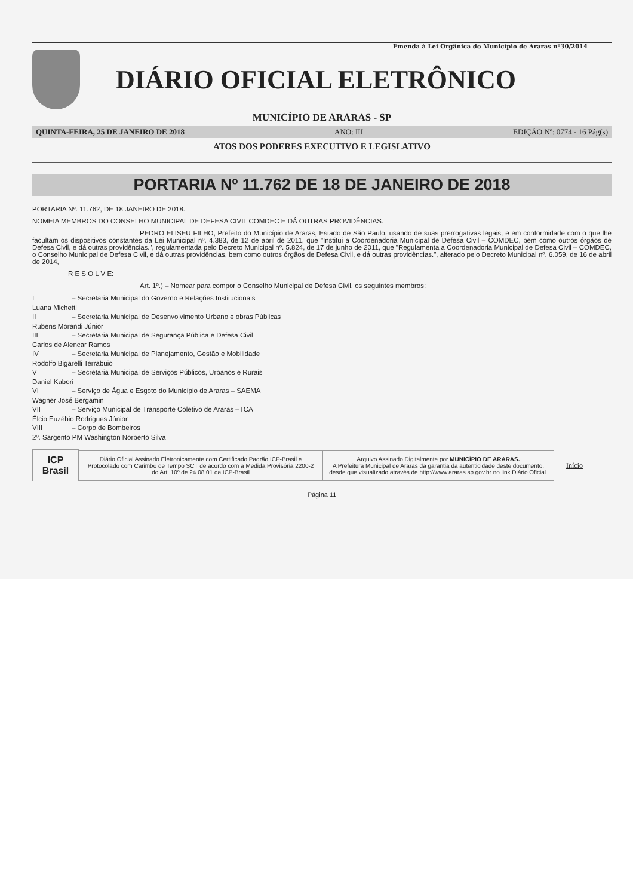Emenda à Lei Orgânica do Município de Araras nº30/2014
DIÁRIO OFICIAL ELETRÔNICO
MUNICÍPIO DE ARARAS - SP
QUINTA-FEIRA, 25 DE JANEIRO DE 2018 ANO: III EDIÇÃO Nº: 0774 - 16 Pág(s)
ATOS DOS PODERES EXECUTIVO E LEGISLATIVO
PORTARIA Nº 11.762 DE 18 DE JANEIRO DE 2018
PORTARIA Nº. 11.762, DE 18 JANEIRO DE 2018.
NOMEIA MEMBROS DO CONSELHO MUNICIPAL DE DEFESA CIVIL COMDEC E DÁ OUTRAS PROVIDÊNCIAS.
PEDRO ELISEU FILHO, Prefeito do Município de Araras, Estado de São Paulo, usando de suas prerrogativas legais, e em conformidade com o que lhe facultam os dispositivos constantes da Lei Municipal nº. 4.383, de 12 de abril de 2011, que "Institui a Coordenadoria Municipal de Defesa Civil – COMDEC, bem como outros órgãos de Defesa Civil, e dá outras providências.", regulamentada pelo Decreto Municipal nº. 5.824, de 17 de junho de 2011, que "Regulamenta a Coordenadoria Municipal de Defesa Civil – COMDEC, o Conselho Municipal de Defesa Civil, e dá outras providências, bem como outros órgãos de Defesa Civil, e dá outras providências.", alterado pelo Decreto Municipal nº. 6.059, de 16 de abril de 2014,
R E S O L V E:
Art. 1º.) – Nomear para compor o Conselho Municipal de Defesa Civil, os seguintes membros:
I – Secretaria Municipal do Governo e Relações Institucionais
Luana Michetti
II – Secretaria Municipal de Desenvolvimento Urbano e obras Públicas
Rubens Morandi Júnior
III – Secretaria Municipal de Segurança Pública e Defesa Civil
Carlos de Alencar Ramos
IV – Secretaria Municipal de Planejamento, Gestão e Mobilidade
Rodolfo Bigarelli Terrabuio
V – Secretaria Municipal de Serviços Públicos, Urbanos e Rurais
Daniel Kabori
VI – Serviço de Água e Esgoto do Município de Araras – SAEMA
Wagner José Bergamin
VII – Serviço Municipal de Transporte Coletivo de Araras –TCA
Élcio Euzébio Rodrigues Júnior
VIII – Corpo de Bombeiros
2º. Sargento PM Washington Norberto Silva
ICP Brasil
Diário Oficial Assinado Eletronicamente com Certificado Padrão ICP-Brasil e Protocolado com Carimbo de Tempo SCT de acordo com a Medida Provisória 2200-2 do Art. 10º de 24.08.01 da ICP-Brasil
Arquivo Assinado Digitalmente por MUNICÍPIO DE ARARAS.
A Prefeitura Municipal de Araras da garantia da autenticidade deste documento, desde que visualizado através de http://www.araras.sp.gov.br no link Diário Oficial.
Início
Página 11